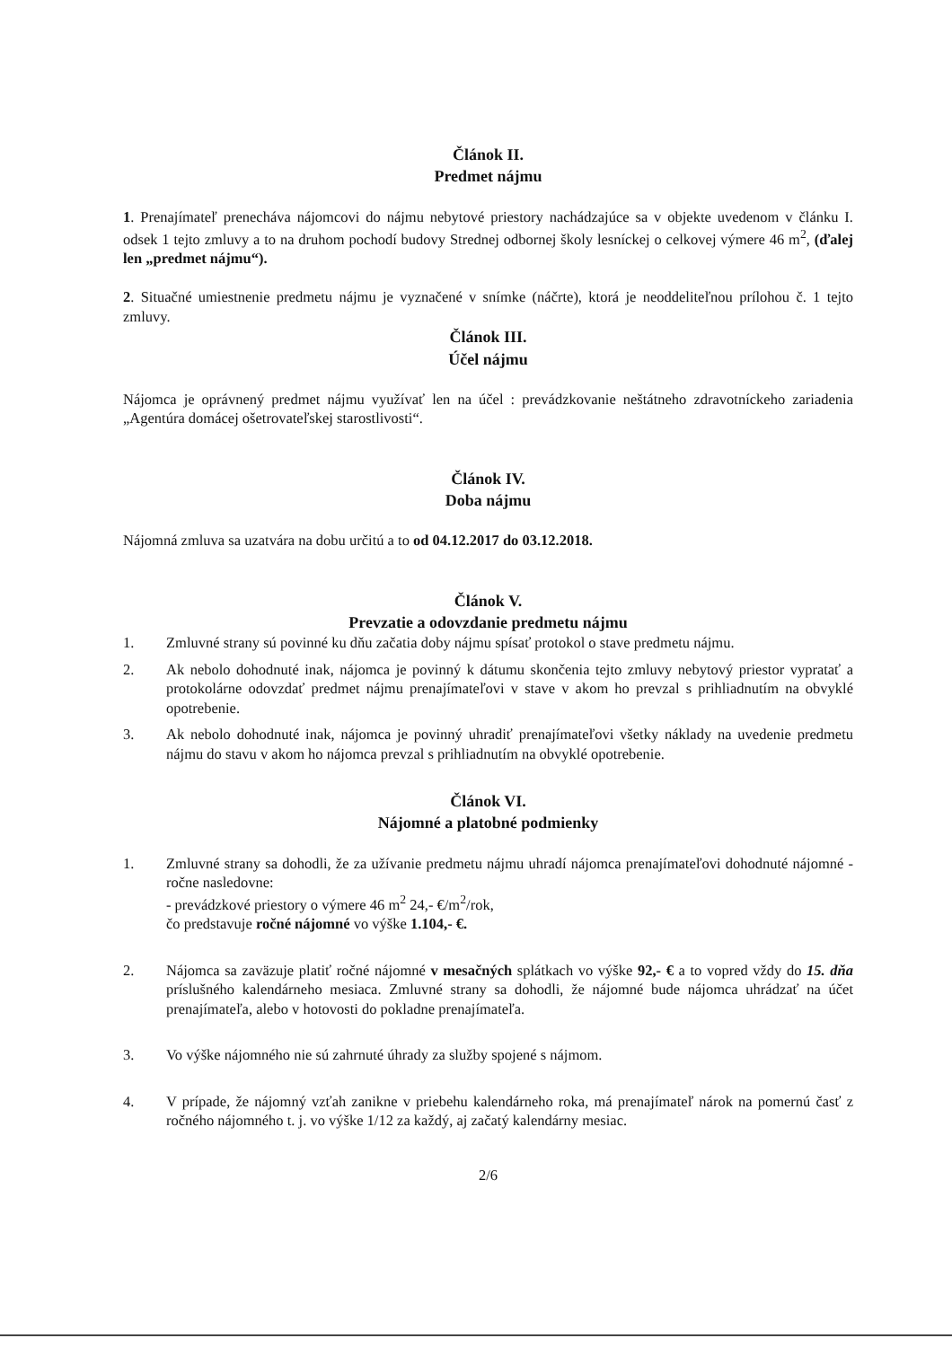Článok II.
Predmet nájmu
1. Prenajímateľ prenecháva nájomcovi do nájmu nebytové priestory nachádzajúce sa v objekte uvedenom v článku I. odsek 1 tejto zmluvy a to na druhom pochodí budovy Strednej odbornej školy lesníckej o celkovej výmere 46 m<sup>2</sup>, (ďalej len „predmet nájmu“).
2. Situačné umiestnenie predmetu nájmu je vyznačené v snímke (náčrte), ktorá je neoddeliteľnou prílohou č. 1 tejto zmluvy.
Článok III.
Účel nájmu
Nájomca je oprávnený predmet nájmu využívať len na účel : prevádzkovanie neštátneho zdravotníckeho zariadenia „Agentúra domácej ošetrovateľskej starostlivosti“.
Článok IV.
Doba nájmu
Nájomná zmluva sa uzatvára na dobu určitú a to od 04.12.2017 do 03.12.2018.
Článok V.
Prevzatie a odovzdanie predmetu nájmu
1. Zmluvné strany sú povinné ku dňu začatia doby nájmu spísať protokol o stave predmetu nájmu.
2. Ak nebolo dohodnuté inak, nájomca je povinný k dátumu skončenia tejto zmluvy nebytový priestor vypratať a protokolárne odovzdať predmet nájmu prenajímateľovi v stave v akom ho prevzal s prihliadnutím na obvyklé opotrebenie.
3. Ak nebolo dohodnuté inak, nájomca je povinný uhradiť prenajímateľovi všetky náklady na uvedenie predmetu nájmu do stavu v akom ho nájomca prevzal s prihliadnutím na obvyklé opotrebenie.
Článok VI.
Nájomné a platobné podmienky
1. Zmluvné strany sa dohodli, že za užívanie predmetu nájmu uhradí nájomca prenajímateľovi dohodnuté nájomné - ročne nasledovne:
- prevádzkové priestory o výmere 46 m<sup>2</sup> 24,- €/m<sup>2</sup>/rok,
čo predstavuje ročné nájomné vo výške 1.104,- €.
2. Nájomca sa zaväzuje platiť ročné nájomné v mesačných splátkach vo výške 92,- € a to vopred vždy do 15. dňa príslušného kalendárneho mesiaca. Zmluvné strany sa dohodli, že nájomné bude nájomca uhrádzať na účet prenajímateľa, alebo v hotovosti do pokladne prenajímateľa.
3. Vo výške nájomného nie sú zahrnuté úhrady za služby spojené s nájmom.
4. V prípade, že nájomný vzťah zanikne v priebehu kalendárneho roka, má prenajímateľ nárok na pomernú časť z ročného nájomného t. j. vo výške 1/12 za každý, aj začatý kalendárny mesiac.
2/6